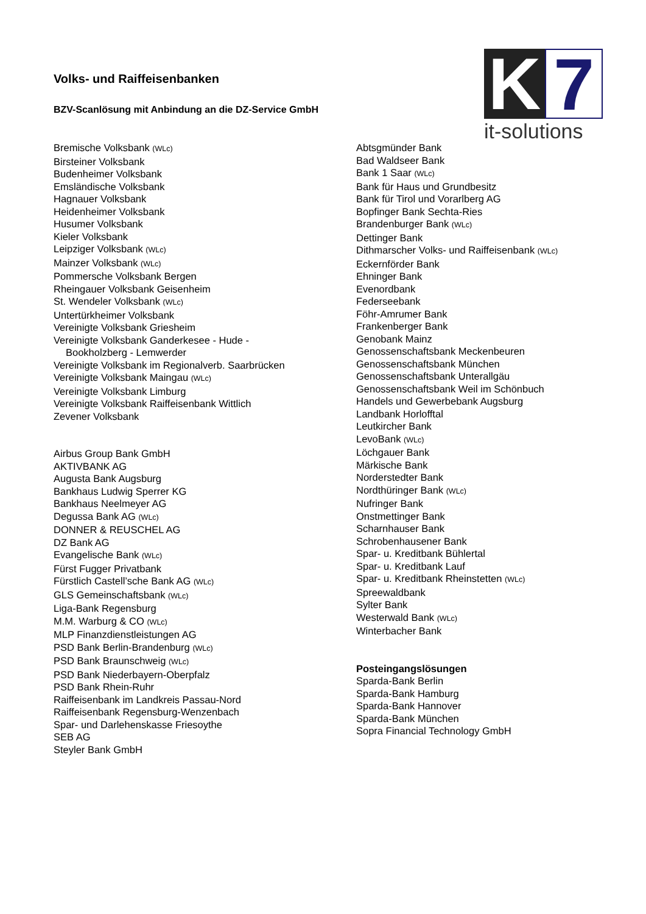K
7
it-solutions
Volks- und Raiffeisenbanken
BZV-Scanlösung mit Anbindung an die DZ-Service GmbH
Bremische Volksbank (WLc)
Birsteiner Volksbank
Budenheimer Volksbank
Emsländische Volksbank
Hagnauer Volksbank
Heidenheimer Volksbank
Husumer Volksbank
Kieler Volksbank
Leipziger Volksbank (WLc)
Mainzer Volksbank (WLc)
Pommersche Volksbank Bergen
Rheingauer Volksbank Geisenheim
St. Wendeler Volksbank (WLc)
Untertürkheimer Volksbank
Vereinigte Volksbank Griesheim
Vereinigte Volksbank Ganderkesee - Hude -
Bookholzberg - Lemwerder
Vereinigte Volksbank im Regionalverb. Saarbrücken
Vereinigte Volksbank Maingau (WLc)
Vereinigte Volksbank Limburg
Vereinigte Volksbank Raiffeisenbank Wittlich
Zevener Volksbank
Airbus Group Bank GmbH
AKTIVBANK AG
Augusta Bank Augsburg
Bankhaus Ludwig Sperrer KG
Bankhaus Neelmeyer AG
Degussa Bank AG (WLc)
DONNER & REUSCHEL AG
DZ Bank AG
Evangelische Bank (WLc)
Fürst Fugger Privatbank
Fürstlich Castell’sche Bank AG (WLc)
GLS Gemeinschaftsbank (WLc)
Liga-Bank Regensburg
M.M. Warburg & CO (WLc)
MLP Finanzdienstleistungen AG
PSD Bank Berlin-Brandenburg (WLc)
PSD Bank Braunschweig (WLc)
PSD Bank Niederbayern-Oberpfalz
PSD Bank Rhein-Ruhr
Raiffeisenbank im Landkreis Passau-Nord
Raiffeisenbank Regensburg-Wenzenbach
Spar- und Darlehenskasse Friesoythe
SEB AG
Steyler Bank GmbH
Abtsgmünder Bank
Bad Waldseer Bank
Bank 1 Saar (WLc)
Bank für Haus und Grundbesitz
Bank für Tirol und Vorarlberg AG
Bopfinger Bank Sechta-Ries
Brandenburger Bank (WLc)
Dettinger Bank
Dithmarscher Volks- und Raiffeisenbank (WLc)
Eckernförder Bank
Ehninger Bank
Evenordbank
Federseebank
Föhr-Amrumer Bank
Frankenberger Bank
Genobank Mainz
Genossenschaftsbank Meckenbeuren
Genossenschaftsbank München
Genossenschaftsbank Unterallgäu
Genossenschaftsbank Weil im Schönbuch
Handels und Gewerbebank Augsburg
Landbank Horlofftal
Leutkircher Bank
LevoBank (WLc)
Löchgauer Bank
Märkische Bank
Norderstedter Bank
Nordthüringer Bank (WLc)
Nufringer Bank
Onstmettinger Bank
Scharnhauser Bank
Schrobenhausener Bank
Spar- u. Kreditbank Bühlertal
Spar- u. Kreditbank Lauf
Spar- u. Kreditbank Rheinstetten (WLc)
Spreewaldbank
Sylter Bank
Westerwald Bank (WLc)
Winterbacher Bank
Posteingangslösungen
Sparda-Bank Berlin
Sparda-Bank Hamburg
Sparda-Bank Hannover
Sparda-Bank München
Sopra Financial Technology GmbH